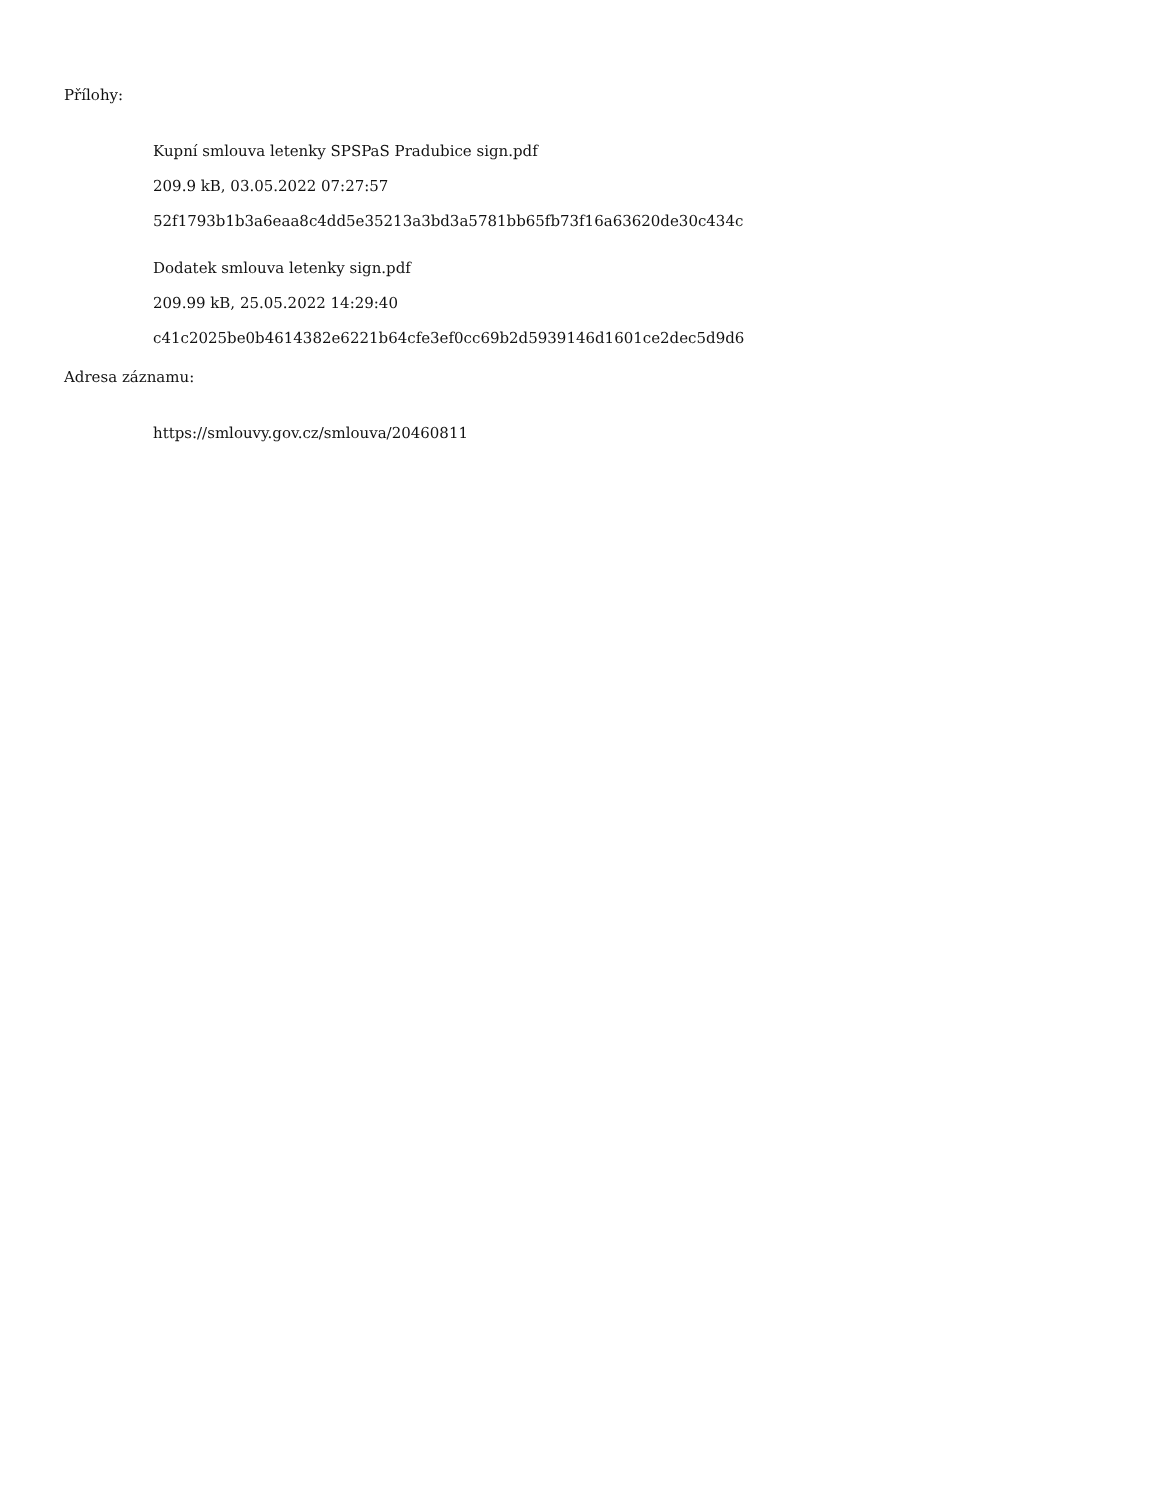Přílohy:
Kupní smlouva letenky SPSPaS Pradubice sign.pdf
209.9 kB, 03.05.2022 07:27:57
52f1793b1b3a6eaa8c4dd5e35213a3bd3a5781bb65fb73f16a63620de30c434c
Dodatek smlouva letenky sign.pdf
209.99 kB, 25.05.2022 14:29:40
c41c2025be0b4614382e6221b64cfe3ef0cc69b2d5939146d1601ce2dec5d9d6
Adresa záznamu:
https://smlouvy.gov.cz/smlouva/20460811